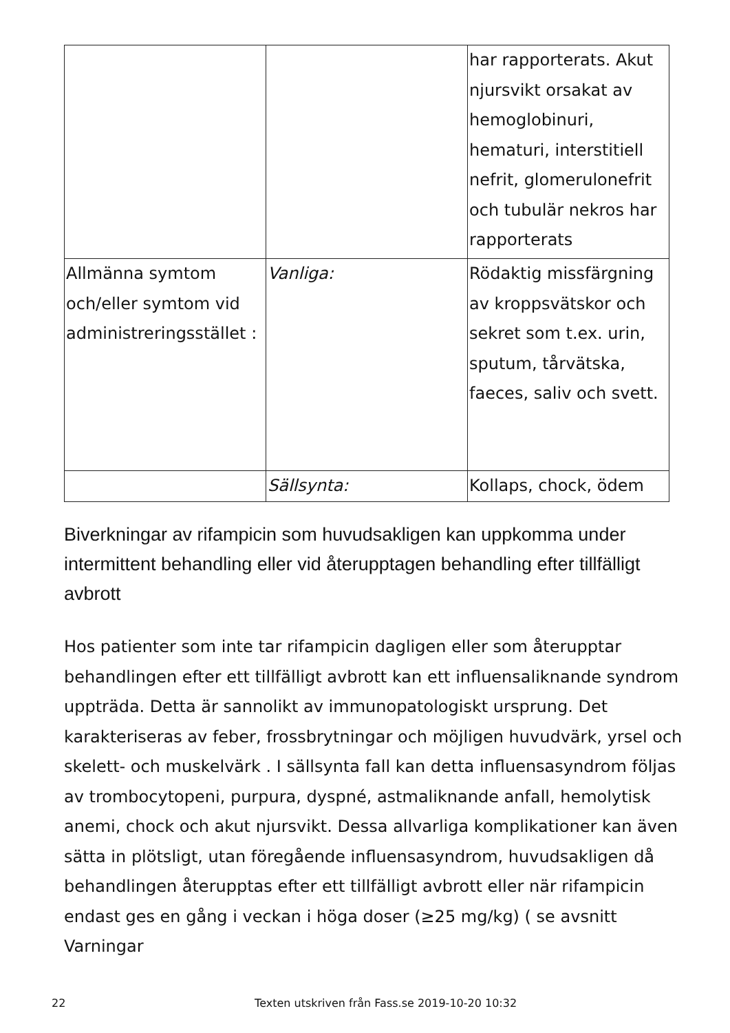| | | har rapporterats. Akut njursvikt orsakat av hemoglobinuri, hematuri, interstitiell nefrit, glomerulonefrit och tubulär nekros har rapporterats |
| Allmänna symtom och/eller symtom vid administreringsstället : | Vanliga: | Rödaktig missfärgning av kroppsvätskor och sekret som t.ex. urin, sputum, tårvätska, faeces, saliv och svett. |
| | Sällsynta: | Kollaps, chock, ödem |
Biverkningar av rifampicin som huvudsakligen kan uppkomma under intermittent behandling eller vid återupptagen behandling efter tillfälligt avbrott
Hos patienter som inte tar rifampicin dagligen eller som återupptar behandlingen efter ett tillfälligt avbrott kan ett influensaliknande syndrom uppträda. Detta är sannolikt av immunopatologiskt ursprung. Det karakteriseras av feber, frossbrytningar och möjligen huvudvärk, yrsel och skelett- och muskelvärk . I sällsynta fall kan detta influensasyndrom följas av trombocytopeni, purpura, dyspné, astmaliknande anfall, hemolytisk anemi, chock och akut njursvikt. Dessa allvarliga komplikationer kan även sätta in plötsligt, utan föregående influensasyndrom, huvudsakligen då behandlingen återupptas efter ett tillfälligt avbrott eller när rifampicin endast ges en gång i veckan i höga doser (≥25 mg/kg) ( se avsnitt Varningar
22 Texten utskriven från Fass.se 2019-10-20 10:32